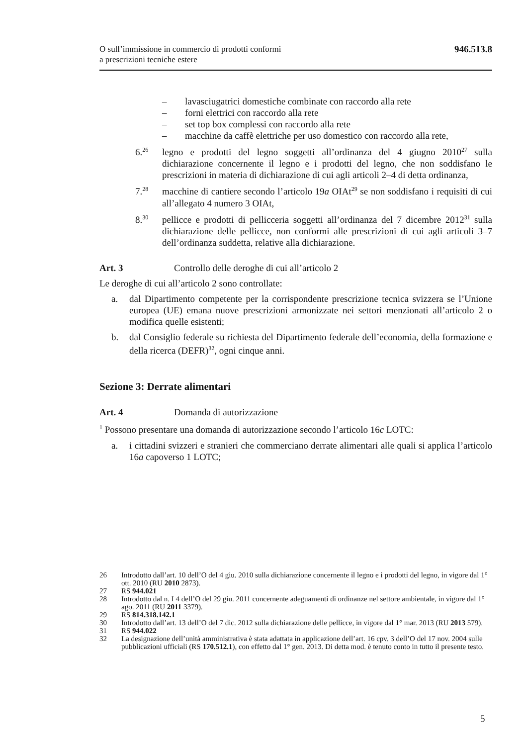O sull’immissione in commercio di prodotti conformi
a prescrizioni tecniche estere
946.513.8
– lavasciugatrici domestiche combinate con raccordo alla rete
– forni elettrici con raccordo alla rete
– set top box complessi con raccordo alla rete
– macchine da caffè elettriche per uso domestico con raccordo alla rete,
6.<sup>26</sup> legno e prodotti del legno soggetti all’ordinanza del 4 giugno 2010<sup>27</sup> sulla dichiarazione concernente il legno e i prodotti del legno, che non soddisfano le prescrizioni in materia di dichiarazione di cui agli articoli 2–4 di detta ordinanza,
7.<sup>28</sup> macchine di cantiere secondo l’articolo 19a OIAt<sup>29</sup> se non soddisfano i requisiti di cui all’allegato 4 numero 3 OIAt,
8.<sup>30</sup> pellicce e prodotti di pellicceria soggetti all’ordinanza del 7 dicembre 2012<sup>31</sup> sulla dichiarazione delle pellicce, non conformi alle prescrizioni di cui agli articoli 3–7 dell’ordinanza suddetta, relative alla dichiarazione.
Art. 3 Controllo delle deroghe di cui all’articolo 2
Le deroghe di cui all’articolo 2 sono controllate:
a. dal Dipartimento competente per la corrispondente prescrizione tecnica svizzera se l’Unione europea (UE) emana nuove prescrizioni armonizzate nei settori menzionati all’articolo 2 o modifica quelle esistenti;
b. dal Consiglio federale su richiesta del Dipartimento federale dell’economia, della formazione e della ricerca (DEFR)<sup>32</sup>, ogni cinque anni.
Sezione 3: Derrate alimentari
Art. 4 Domanda di autorizzazione
<sup>1</sup> Possono presentare una domanda di autorizzazione secondo l’articolo 16c LOTC:
a. i cittadini svizzeri e stranieri che commerciano derrate alimentari alle quali si applica l’articolo 16a capoverso 1 LOTC;
26 Introdotto dall’art. 10 dell’O del 4 giu. 2010 sulla dichiarazione concernente il legno e i prodotti del legno, in vigore dal 1° ott. 2010 (RU 2010 2873).
27 RS 944.021
28 Introdotto dal n. I 4 dell’O del 29 giu. 2011 concernente adeguamenti di ordinanze nel settore ambientale, in vigore dal 1° ago. 2011 (RU 2011 3379).
29 RS 814.318.142.1
30 Introdotto dall’art. 13 dell’O del 7 dic. 2012 sulla dichiarazione delle pellicce, in vigore dal 1° mar. 2013 (RU 2013 579).
31 RS 944.022
32 La designazione dell’unità amministrativa è stata adattata in applicazione dell’art. 16 cpv. 3 dell’O del 17 nov. 2004 sulle pubblicazioni ufficiali (RS 170.512.1), con effetto dal 1° gen. 2013. Di detta mod. è tenuto conto in tutto il presente testo.
5